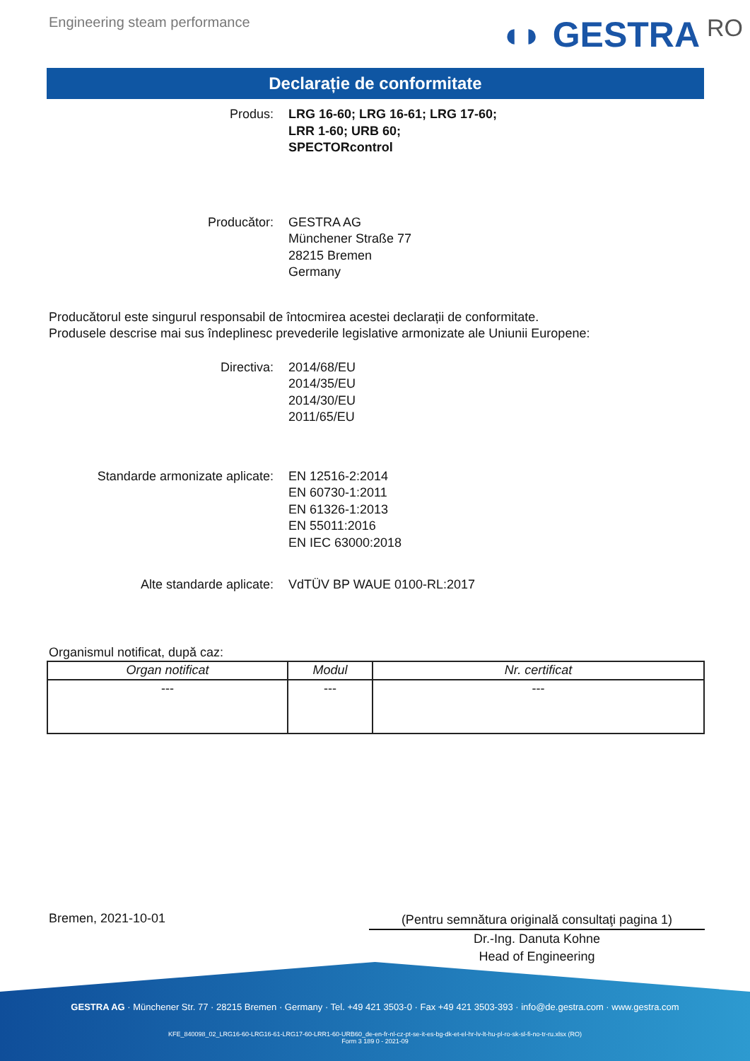Engineering steam performance
◖◗ GESTRA RO
Declarație de conformitate
Produs: LRG 16-60; LRG 16-61; LRG 17-60;
LRR 1-60; URB 60;
SPECTORcontrol
Producător: GESTRA AG
Münchener Straße 77
28215 Bremen
Germany
Producătorul este singurul responsabil de întocmirea acestei declarații de conformitate.
Produsele descrise mai sus îndeplinesc prevederile legislative armonizate ale Uniunii Europene:
Directiva: 2014/68/EU
2014/35/EU
2014/30/EU
2011/65/EU
Standarde armonizate aplicate: EN 12516-2:2014
EN 60730-1:2011
EN 61326-1:2013
EN 55011:2016
EN IEC 63000:2018
Alte standarde aplicate: VdTÜV BP WAUE 0100-RL:2017
Organismul notificat, după caz:
| Organ notificat | Modul | Nr. certificat |
| --- | --- | --- |
| --- | --- | --- |
Bremen, 2021-10-01
(Pentru semnătura originală consultaţi pagina 1)
Dr.-Ing. Danuta Kohne
Head of Engineering
GESTRA AG · Münchener Str. 77 · 28215 Bremen · Germany · Tel. +49 421 3503-0 · Fax +49 421 3503-393 · info@de.gestra.com · www.gestra.com
KFE_840098_02_LRG16-60-LRG16-61-LRG17-60-LRR1-60-URB60_de-en-fr-nl-cz-pt-se-it-es-bg-dk-et-el-hr-lv-lt-hu-pl-ro-sk-sl-fi-no-tr-ru.xlsx (RO)
Form 3 189 0 - 2021-09